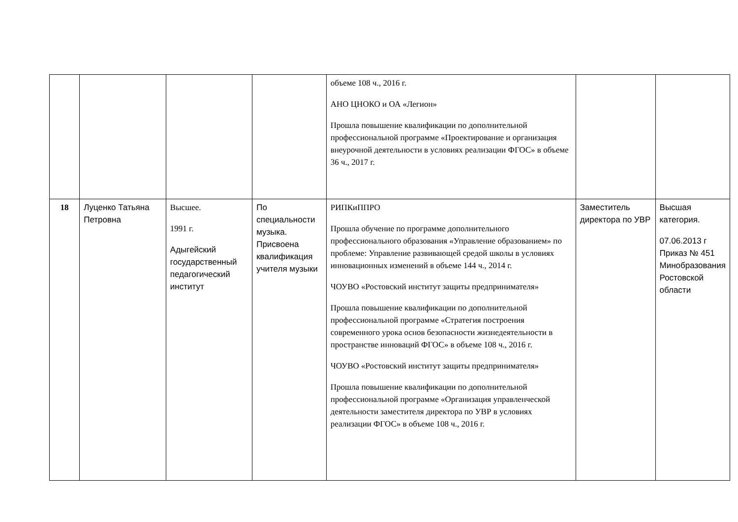| | | | | объеме 108 ч., 2016 г. АНО ЦНОКО и ОА «Легион» Прошла повышение квалификации по дополнительной профессиональной программе «Проектирование и организация внеурочной деятельности в условиях реализации ФГОС» в объеме 36 ч., 2017 г. | | |
| 18 | Луценко Татьяна Петровна | Высшее. 1991 г. Адыгейский государственный педагогический институт | По специальности музыка. Присвоена квалификация учителя музыки | РИПКиППРО Прошла обучение по программе дополнительного профессионального образования «Управление образованием» по проблеме: Управление развивающей средой школы в условиях инновационных изменений в объеме 144 ч., 2014 г. ЧОУВО «Ростовский институт защиты предпринимателя» Прошла повышение квалификации по дополнительной профессиональной программе «Стратегия построения современного урока основ безопасности жизнедеятельности в пространстве инноваций ФГОС» в объеме 108 ч., 2016 г. ЧОУВО «Ростовский институт защиты предпринимателя» Прошла повышение квалификации по дополнительной профессиональной программе «Организация управленческой деятельности заместителя директора по УВР в условиях реализации ФГОС» в объеме 108 ч., 2016 г. | Заместитель директора по УВР | Высшая категория. 07.06.2013 г Приказ № 451 Минобразования Ростовской области |